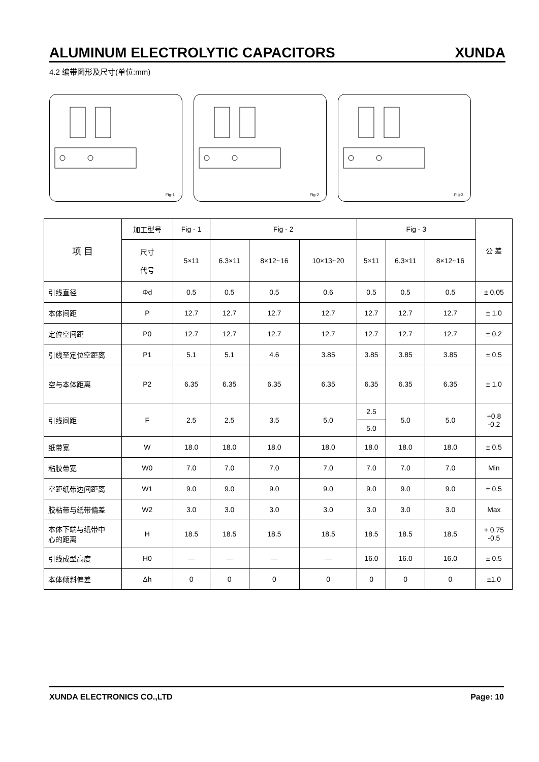ALUMINUM ELECTROLYTIC CAPACITORS XUNDA
4.2 编带图形及尺寸(单位:mm)
Fig-1
Fig-2
Fig-3
| 项 目 | 加工型号 | Fig - 1 | Fig - 2 | | | Fig - 3 | | | 公 差 |
| --- | --- | --- | --- | --- | --- | --- | --- | --- | --- |
| | 尺寸 代号 | 5×11 | 6.3×11 | 8×12~16 | 10×13~20 | 5×11 | 6.3×11 | 8×12~16 | |
| 引线直径 | Φd | 0.5 | 0.5 | 0.5 | 0.6 | 0.5 | 0.5 | 0.5 | ± 0.05 |
| 本体间距 | P | 12.7 | 12.7 | 12.7 | 12.7 | 12.7 | 12.7 | 12.7 | ± 1.0 |
| 定位空间距 | P0 | 12.7 | 12.7 | 12.7 | 12.7 | 12.7 | 12.7 | 12.7 | ± 0.2 |
| 引线至定位空距离 | P1 | 5.1 | 5.1 | 4.6 | 3.85 | 3.85 | 3.85 | 3.85 | ± 0.5 |
| 空与本体距离 | P2 | 6.35 | 6.35 | 6.35 | 6.35 | 6.35 | 6.35 | 6.35 | ± 1.0 |
| 引线间距 | F | 2.5 | 2.5 | 3.5 | 5.0 | 2.5 | 5.0 | 5.0 | +0.8 -0.2 |
| | | | | | | 5.0 | | | |
| 纸带宽 | W | 18.0 | 18.0 | 18.0 | 18.0 | 18.0 | 18.0 | 18.0 | ± 0.5 |
| 粘胶带宽 | W0 | 7.0 | 7.0 | 7.0 | 7.0 | 7.0 | 7.0 | 7.0 | Min |
| 空距纸带边间距离 | W1 | 9.0 | 9.0 | 9.0 | 9.0 | 9.0 | 9.0 | 9.0 | ± 0.5 |
| 胶粘带与纸带偏差 | W2 | 3.0 | 3.0 | 3.0 | 3.0 | 3.0 | 3.0 | 3.0 | Max |
| 本体下端与纸带中 心的距离 | H | 18.5 | 18.5 | 18.5 | 18.5 | 18.5 | 18.5 | 18.5 | + 0.75 -0.5 |
| 引线成型高度 | H0 | — | — | — | — | 16.0 | 16.0 | 16.0 | ± 0.5 |
| 本体倾斜偏差 | Δh | 0 | 0 | 0 | 0 | 0 | 0 | 0 | ±1.0 |
XUNDA ELECTRONICS CO.,LTD Page: 10